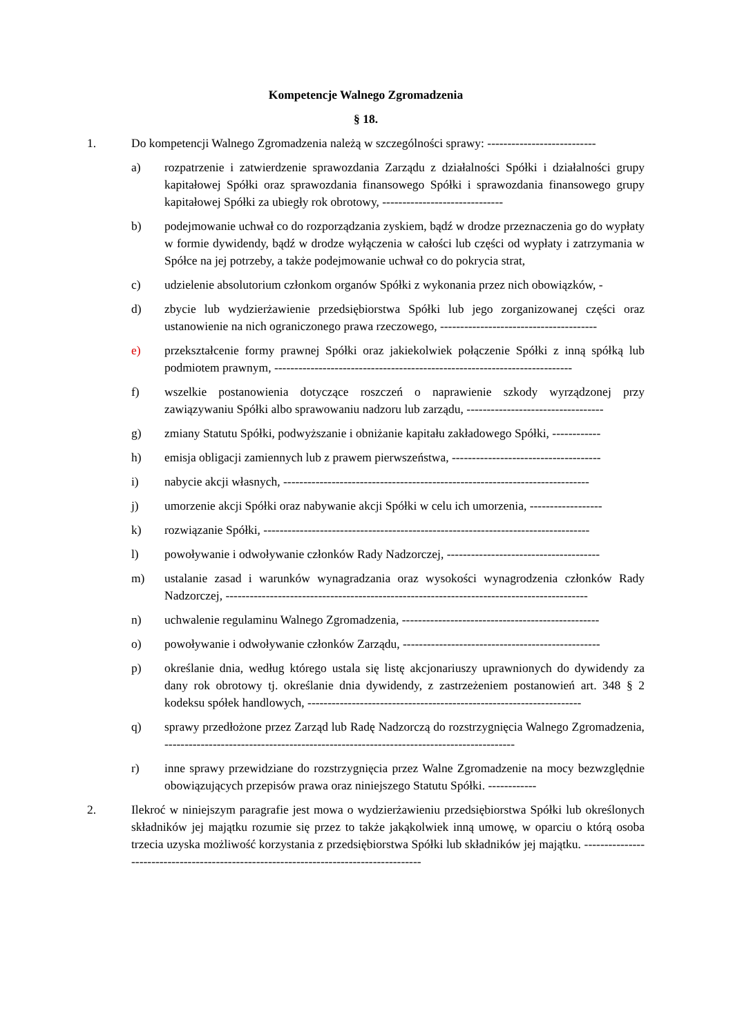Kompetencje Walnego Zgromadzenia
§ 18.
1. Do kompetencji Walnego Zgromadzenia należą w szczególności sprawy: ---------------------------
a) rozpatrzenie i zatwierdzenie sprawozdania Zarządu z działalności Spółki i działalności grupy kapitałowej Spółki oraz sprawozdania finansowego Spółki i sprawozdania finansowego grupy kapitałowej Spółki za ubiegły rok obrotowy, ------------------------------
b) podejmowanie uchwał co do rozporządzania zyskiem, bądź w drodze przeznaczenia go do wypłaty w formie dywidendy, bądź w drodze wyłączenia w całości lub części od wypłaty i zatrzymania w Spółce na jej potrzeby, a także podejmowanie uchwał co do pokrycia strat,
c) udzielenie absolutorium członkom organów Spółki z wykonania przez nich obowiązków, -
d) zbycie lub wydzierżawienie przedsiębiorstwa Spółki lub jego zorganizowanej części oraz ustanowienie na nich ograniczonego prawa rzeczowego, ---------------------------------------
e) przekształcenie formy prawnej Spółki oraz jakiekolwiek połączenie Spółki z inną spółką lub podmiotem prawnym, --------------------------------------------------------------------------
f) wszelkie postanowienia dotyczące roszczeń o naprawienie szkody wyrządzonej przy zawiązywaniu Spółki albo sprawowaniu nadzoru lub zarządu, ----------------------------------
g) zmiany Statutu Spółki, podwyższanie i obniżanie kapitału zakładowego Spółki, ------------
h) emisja obligacji zamiennych lub z prawem pierwszeństwa, -------------------------------------
i) nabycie akcji własnych, ----------------------------------------------------------------------------
j) umorzenie akcji Spółki oraz nabywanie akcji Spółki w celu ich umorzenia, ------------------
k) rozwiązanie Spółki, ---------------------------------------------------------------------------------
l) powoływanie i odwoływanie członków Rady Nadzorczej, --------------------------------------
m) ustalanie zasad i warunków wynagradzania oraz wysokości wynagrodzenia członków Rady Nadzorczej, ------------------------------------------------------------------------------------------
n) uchwalenie regulaminu Walnego Zgromadzenia, -------------------------------------------------
o) powoływanie i odwoływanie członków Zarządu, -------------------------------------------------
p) określanie dnia, według którego ustala się listę akcjonariuszy uprawnionych do dywidendy za dany rok obrotowy tj. określanie dnia dywidendy, z zastrzeżeniem postanowień art. 348 § 2 kodeksu spółek handlowych, --------------------------------------------------------------------
q) sprawy przedłożone przez Zarząd lub Radę Nadzorczą do rozstrzygnięcia Walnego Zgromadzenia, ---------------------------------------------------------------------------------------
r) inne sprawy przewidziane do rozstrzygnięcia przez Walne Zgromadzenie na mocy bezwzględnie obowiązujących przepisów prawa oraz niniejszego Statutu Spółki. ------------
2. Ilekroć w niniejszym paragrafie jest mowa o wydzierżawieniu przedsiębiorstwa Spółki lub określonych składników jej majątku rozumie się przez to także jakąkolwiek inną umowę, w oparciu o którą osoba trzecia uzyska możliwość korzystania z przedsiębiorstwa Spółki lub składników jej majątku. ---------------------------------------------------------------------------------------